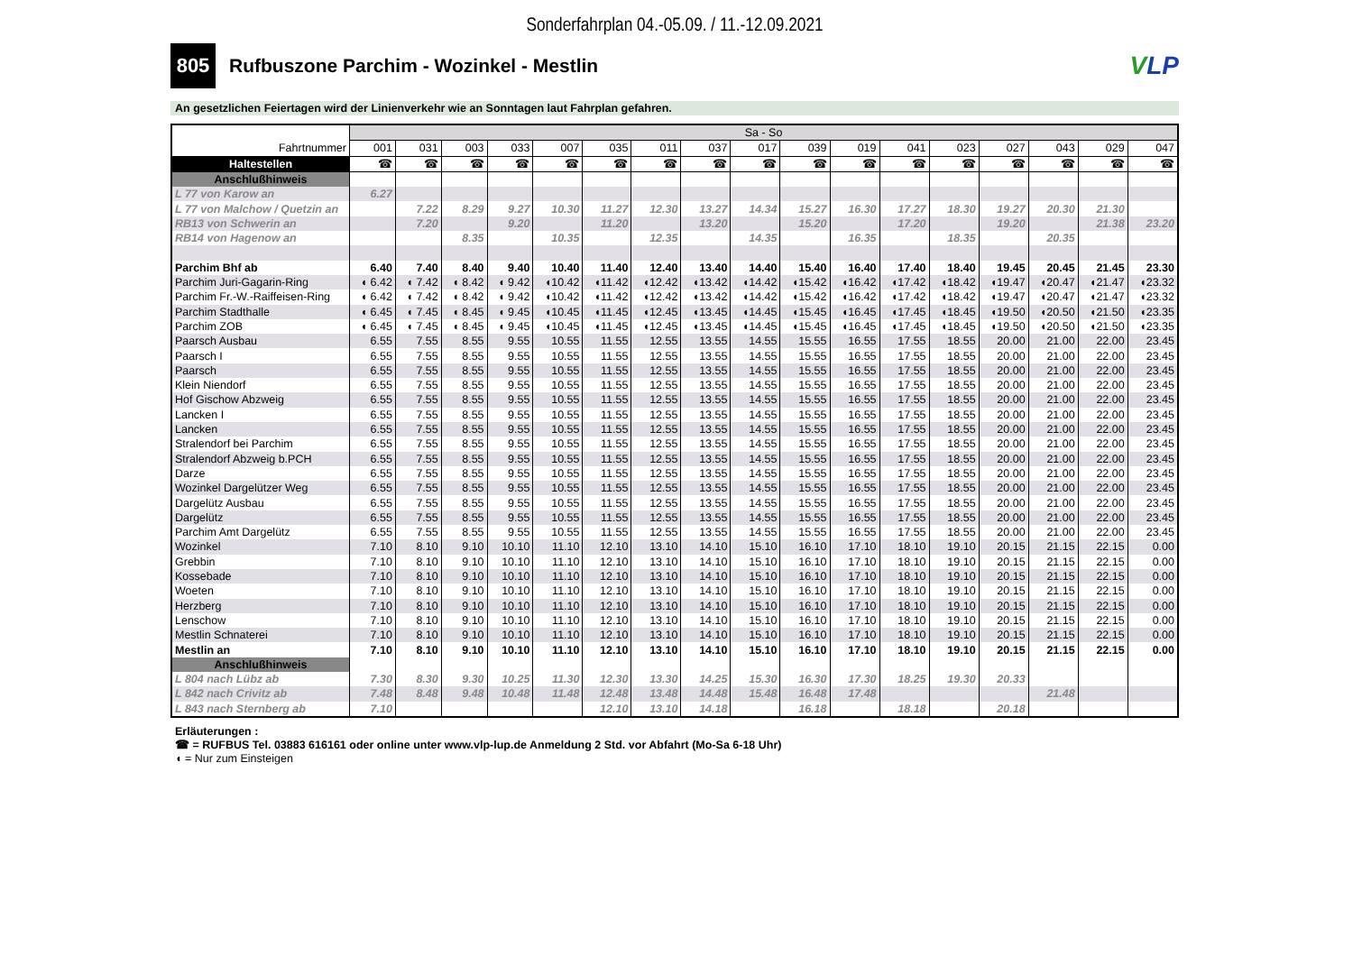Sonderfahrplan 04.-05.09. / 11.-12.09.2021
805
Rufbuszone Parchim - Wozinkel - Mestlin
VLP
An gesetzlichen Feiertagen wird der Linienverkehr wie an Sonntagen laut Fahrplan gefahren.
| | Sa - So | | | | | | | | | | | | | | | | |
| Fahrtnummer | 001 | 031 | 003 | 033 | 007 | 035 | 011 | 037 | 017 | 039 | 019 | 041 | 023 | 027 | 043 | 029 | 047 |
| Haltestellen | ☎ | ☎ | ☎ | ☎ | ☎ | ☎ | ☎ | ☎ | ☎ | ☎ | ☎ | ☎ | ☎ | ☎ | ☎ | ☎ | ☎ |
| Anschlußhinweis | | | | | | | | | | | | | | | | | |
| L 77 von Karow an | 6.27 | | | | | | | | | | | | | | | | |
| L 77 von Malchow / Quetzin an | | 7.22 | 8.29 | 9.27 | 10.30 | 11.27 | 12.30 | 13.27 | 14.34 | 15.27 | 16.30 | 17.27 | 18.30 | 19.27 | 20.30 | 21.30 | |
| RB13 von Schwerin an | | 7.20 | | 9.20 | | 11.20 | | 13.20 | | 15.20 | | 17.20 | | 19.20 | | 21.38 | 23.20 |
| RB14 von Hagenow an | | | 8.35 | | 10.35 | | 12.35 | | 14.35 | | 16.35 | | 18.35 | | 20.35 | | |
| Parchim Bhf ab | 6.40 | 7.40 | 8.40 | 9.40 | 10.40 | 11.40 | 12.40 | 13.40 | 14.40 | 15.40 | 16.40 | 17.40 | 18.40 | 19.45 | 20.45 | 21.45 | 23.30 |
| Parchim Juri-Gagarin-Ring | ◖ 6.42 | ◖ 7.42 | ◖ 8.42 | ◖ 9.42 | ◖10.42 | ◖11.42 | ◖12.42 | ◖13.42 | ◖14.42 | ◖15.42 | ◖16.42 | ◖17.42 | ◖18.42 | ◖19.47 | ◖20.47 | ◖21.47 | ◖23.32 |
| Parchim Fr.-W.-Raiffeisen-Ring | ◖ 6.42 | ◖ 7.42 | ◖ 8.42 | ◖ 9.42 | ◖10.42 | ◖11.42 | ◖12.42 | ◖13.42 | ◖14.42 | ◖15.42 | ◖16.42 | ◖17.42 | ◖18.42 | ◖19.47 | ◖20.47 | ◖21.47 | ◖23.32 |
| Parchim Stadthalle | ◖ 6.45 | ◖ 7.45 | ◖ 8.45 | ◖ 9.45 | ◖10.45 | ◖11.45 | ◖12.45 | ◖13.45 | ◖14.45 | ◖15.45 | ◖16.45 | ◖17.45 | ◖18.45 | ◖19.50 | ◖20.50 | ◖21.50 | ◖23.35 |
| Parchim ZOB | ◖ 6.45 | ◖ 7.45 | ◖ 8.45 | ◖ 9.45 | ◖10.45 | ◖11.45 | ◖12.45 | ◖13.45 | ◖14.45 | ◖15.45 | ◖16.45 | ◖17.45 | ◖18.45 | ◖19.50 | ◖20.50 | ◖21.50 | ◖23.35 |
| Paarsch Ausbau | 6.55 | 7.55 | 8.55 | 9.55 | 10.55 | 11.55 | 12.55 | 13.55 | 14.55 | 15.55 | 16.55 | 17.55 | 18.55 | 20.00 | 21.00 | 22.00 | 23.45 |
| Paarsch I | 6.55 | 7.55 | 8.55 | 9.55 | 10.55 | 11.55 | 12.55 | 13.55 | 14.55 | 15.55 | 16.55 | 17.55 | 18.55 | 20.00 | 21.00 | 22.00 | 23.45 |
| Paarsch | 6.55 | 7.55 | 8.55 | 9.55 | 10.55 | 11.55 | 12.55 | 13.55 | 14.55 | 15.55 | 16.55 | 17.55 | 18.55 | 20.00 | 21.00 | 22.00 | 23.45 |
| Klein Niendorf | 6.55 | 7.55 | 8.55 | 9.55 | 10.55 | 11.55 | 12.55 | 13.55 | 14.55 | 15.55 | 16.55 | 17.55 | 18.55 | 20.00 | 21.00 | 22.00 | 23.45 |
| Hof Gischow Abzweig | 6.55 | 7.55 | 8.55 | 9.55 | 10.55 | 11.55 | 12.55 | 13.55 | 14.55 | 15.55 | 16.55 | 17.55 | 18.55 | 20.00 | 21.00 | 22.00 | 23.45 |
| Lancken I | 6.55 | 7.55 | 8.55 | 9.55 | 10.55 | 11.55 | 12.55 | 13.55 | 14.55 | 15.55 | 16.55 | 17.55 | 18.55 | 20.00 | 21.00 | 22.00 | 23.45 |
| Lancken | 6.55 | 7.55 | 8.55 | 9.55 | 10.55 | 11.55 | 12.55 | 13.55 | 14.55 | 15.55 | 16.55 | 17.55 | 18.55 | 20.00 | 21.00 | 22.00 | 23.45 |
| Stralendorf bei Parchim | 6.55 | 7.55 | 8.55 | 9.55 | 10.55 | 11.55 | 12.55 | 13.55 | 14.55 | 15.55 | 16.55 | 17.55 | 18.55 | 20.00 | 21.00 | 22.00 | 23.45 |
| Stralendorf Abzweig b.PCH | 6.55 | 7.55 | 8.55 | 9.55 | 10.55 | 11.55 | 12.55 | 13.55 | 14.55 | 15.55 | 16.55 | 17.55 | 18.55 | 20.00 | 21.00 | 22.00 | 23.45 |
| Darze | 6.55 | 7.55 | 8.55 | 9.55 | 10.55 | 11.55 | 12.55 | 13.55 | 14.55 | 15.55 | 16.55 | 17.55 | 18.55 | 20.00 | 21.00 | 22.00 | 23.45 |
| Wozinkel Dargelützer Weg | 6.55 | 7.55 | 8.55 | 9.55 | 10.55 | 11.55 | 12.55 | 13.55 | 14.55 | 15.55 | 16.55 | 17.55 | 18.55 | 20.00 | 21.00 | 22.00 | 23.45 |
| Dargelütz Ausbau | 6.55 | 7.55 | 8.55 | 9.55 | 10.55 | 11.55 | 12.55 | 13.55 | 14.55 | 15.55 | 16.55 | 17.55 | 18.55 | 20.00 | 21.00 | 22.00 | 23.45 |
| Dargelütz | 6.55 | 7.55 | 8.55 | 9.55 | 10.55 | 11.55 | 12.55 | 13.55 | 14.55 | 15.55 | 16.55 | 17.55 | 18.55 | 20.00 | 21.00 | 22.00 | 23.45 |
| Parchim Amt Dargelütz | 6.55 | 7.55 | 8.55 | 9.55 | 10.55 | 11.55 | 12.55 | 13.55 | 14.55 | 15.55 | 16.55 | 17.55 | 18.55 | 20.00 | 21.00 | 22.00 | 23.45 |
| Wozinkel | 7.10 | 8.10 | 9.10 | 10.10 | 11.10 | 12.10 | 13.10 | 14.10 | 15.10 | 16.10 | 17.10 | 18.10 | 19.10 | 20.15 | 21.15 | 22.15 | 0.00 |
| Grebbin | 7.10 | 8.10 | 9.10 | 10.10 | 11.10 | 12.10 | 13.10 | 14.10 | 15.10 | 16.10 | 17.10 | 18.10 | 19.10 | 20.15 | 21.15 | 22.15 | 0.00 |
| Kossebade | 7.10 | 8.10 | 9.10 | 10.10 | 11.10 | 12.10 | 13.10 | 14.10 | 15.10 | 16.10 | 17.10 | 18.10 | 19.10 | 20.15 | 21.15 | 22.15 | 0.00 |
| Woeten | 7.10 | 8.10 | 9.10 | 10.10 | 11.10 | 12.10 | 13.10 | 14.10 | 15.10 | 16.10 | 17.10 | 18.10 | 19.10 | 20.15 | 21.15 | 22.15 | 0.00 |
| Herzberg | 7.10 | 8.10 | 9.10 | 10.10 | 11.10 | 12.10 | 13.10 | 14.10 | 15.10 | 16.10 | 17.10 | 18.10 | 19.10 | 20.15 | 21.15 | 22.15 | 0.00 |
| Lenschow | 7.10 | 8.10 | 9.10 | 10.10 | 11.10 | 12.10 | 13.10 | 14.10 | 15.10 | 16.10 | 17.10 | 18.10 | 19.10 | 20.15 | 21.15 | 22.15 | 0.00 |
| Mestlin Schnaterei | 7.10 | 8.10 | 9.10 | 10.10 | 11.10 | 12.10 | 13.10 | 14.10 | 15.10 | 16.10 | 17.10 | 18.10 | 19.10 | 20.15 | 21.15 | 22.15 | 0.00 |
| Mestlin an | 7.10 | 8.10 | 9.10 | 10.10 | 11.10 | 12.10 | 13.10 | 14.10 | 15.10 | 16.10 | 17.10 | 18.10 | 19.10 | 20.15 | 21.15 | 22.15 | 0.00 |
| Anschlußhinweis | | | | | | | | | | | | | | | | | |
| L 804 nach Lübz ab | 7.30 | 8.30 | 9.30 | 10.25 | 11.30 | 12.30 | 13.30 | 14.25 | 15.30 | 16.30 | 17.30 | 18.25 | 19.30 | 20.33 | | | |
| L 842 nach Crivitz ab | 7.48 | 8.48 | 9.48 | 10.48 | 11.48 | 12.48 | 13.48 | 14.48 | 15.48 | 16.48 | 17.48 | | | | 21.48 | | |
| L 843 nach Sternberg ab | 7.10 | | | | | 12.10 | 13.10 | 14.18 | | 16.18 | | 18.18 | | 20.18 | | | |
Erläuterungen :
☎ = RUFBUS Tel. 03883 616161 oder online unter www.vlp-lup.de Anmeldung 2 Std. vor Abfahrt (Mo-Sa 6-18 Uhr)
◖ = Nur zum Einsteigen